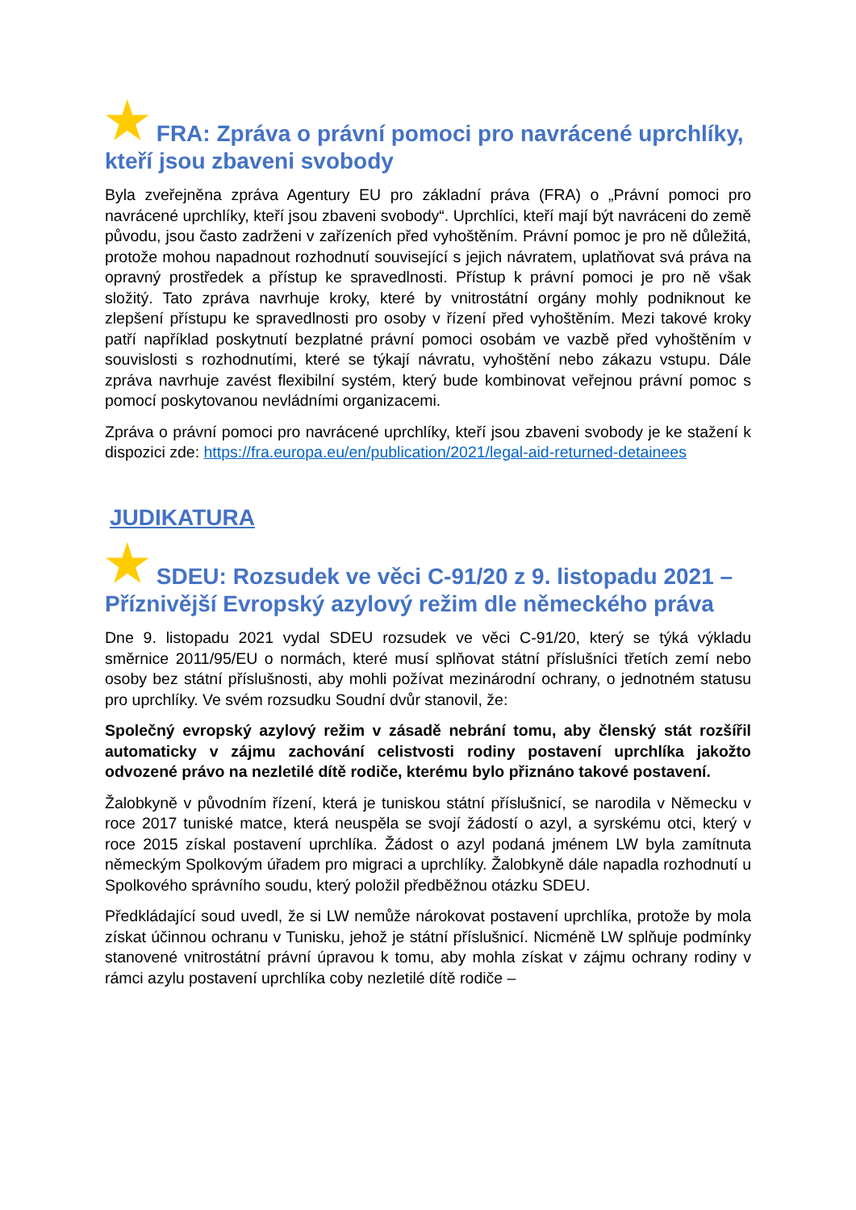★ FRA: Zpráva o právní pomoci pro navrácené uprchlíky, kteří jsou zbaveni svobody
Byla zveřejněna zpráva Agentury EU pro základní práva (FRA) o „Právní pomoci pro navrácené uprchlíky, kteří jsou zbaveni svobody“. Uprchlíci, kteří mají být navráceni do země původu, jsou často zadrženi v zařízeních před vyhoštěním. Právní pomoc je pro ně důležitá, protože mohou napadnout rozhodnutí související s jejich návratem, uplatňovat svá práva na opravný prostředek a přístup ke spravedlnosti. Přístup k právní pomoci je pro ně však složitý. Tato zpráva navrhuje kroky, které by vnitrostátní orgány mohly podniknout ke zlepšení přístupu ke spravedlnosti pro osoby v řízení před vyhoštěním. Mezi takové kroky patří například poskytnutí bezplatné právní pomoci osobám ve vazbě před vyhoštěním v souvislosti s rozhodnutími, které se týkají návratu, vyhoštění nebo zákazu vstupu. Dále zpráva navrhuje zavést flexibilní systém, který bude kombinovat veřejnou právní pomoc s pomocí poskytovanou nevládními organizacemi.
Zpráva o právní pomoci pro navrácené uprchlíky, kteří jsou zbaveni svobody je ke stažení k dispozici zde: https://fra.europa.eu/en/publication/2021/legal-aid-returned-detainees
JUDIKATURA
★ SDEU: Rozsudek ve věci C-91/20 z 9. listopadu 2021 – Příznivější Evropský azylový režim dle německého práva
Dne 9. listopadu 2021 vydal SDEU rozsudek ve věci C-91/20, který se týká výkladu směrnice 2011/95/EU o normách, které musí splňovat státní příslušníci třetích zemí nebo osoby bez státní příslušnosti, aby mohli požívat mezinárodní ochrany, o jednotném statusu pro uprchlíky. Ve svém rozsudku Soudní dvůr stanovil, že:
Společný evropský azylový režim v zásadě nebrání tomu, aby členský stát rozšířil automaticky v zájmu zachování celistvosti rodiny postavení uprchlíka jakožto odvozené právo na nezletilé dítě rodiče, kterému bylo přiznáno takové postavení.
Žalobkyně v původním řízení, která je tuniskou státní příslušnicí, se narodila v Německu v roce 2017 tuniské matce, která neuspěla se svojí žádostí o azyl, a syrskému otci, který v roce 2015 získal postavení uprchlíka. Žádost o azyl podaná jménem LW byla zamítnuta německým Spolkovým úřadem pro migraci a uprchlíky. Žalobkyně dále napadla rozhodnutí u Spolkového správního soudu, který položil předběžnou otázku SDEU.
Předkládající soud uvedl, že si LW nemůže nárokovat postavení uprchlíka, protože by mola získat účinnou ochranu v Tunisku, jehož je státní příslušnicí. Nicméně LW splňuje podmínky stanovené vnitrostátní právní úpravou k tomu, aby mohla získat v zájmu ochrany rodiny v rámci azylu postavení uprchlíka coby nezletilé dítě rodiče –